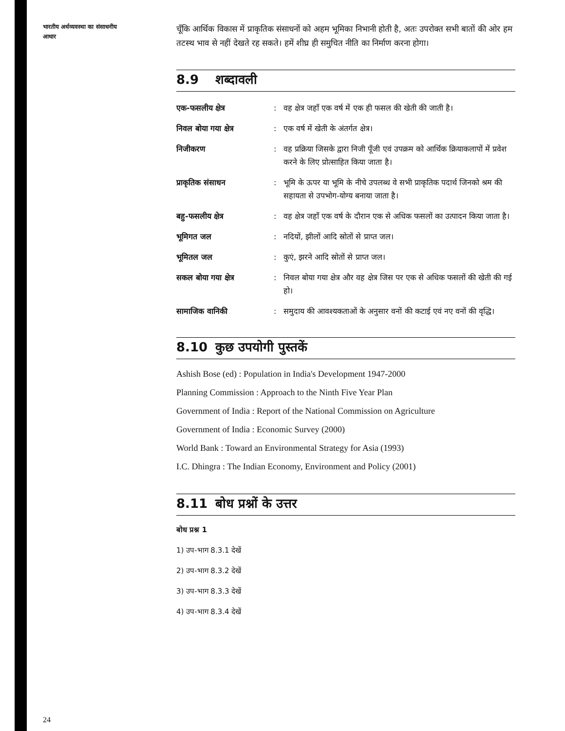भारतीय अर्थव्यवस्था का संसाधनीय आधार
चूँकि आर्थिक विकास में प्राकृतिक संसाधनों को अहम भूमिका निभानी होती है, अतः उपरोक्त सभी बातों की ओर हम तटस्थ भाव से नहीं देखते रह सकते। हमें शीघ्र ही समुचित नीति का निर्माण करना होगा।
8.9 शब्दावली
एक-फसलीय क्षेत्र: वह क्षेत्र जहाँ एक वर्ष में एक ही फसल की खेती की जाती है।
निवल बोया गया क्षेत्र: एक वर्ष में खेती के अंतर्गत क्षेत्र।
निजीकरण: वह प्रक्रिया जिसके द्वारा निजी पूँजी एवं उपक्रम को आर्थिक क्रियाकलापों में प्रवेश करने के लिए प्रोत्साहित किया जाता है।
प्राकृतिक संसाधन: भूमि के ऊपर या भूमि के नीचे उपलब्ध वे सभी प्राकृतिक पदार्थ जिनको श्रम की सहायता से उपभोग-योग्य बनाया जाता है।
बहु-फसलीय क्षेत्र: वह क्षेत्र जहाँ एक वर्ष के दौरान एक से अधिक फसलों का उत्पादन किया जाता है।
भूमिगत जल: नदियों, झीलों आदि स्रोतों से प्राप्त जल।
भूमितल जल: कुएं, झरने आदि स्रोतों से प्राप्त जल।
सकल बोया गया क्षेत्र: निवल बोया गया क्षेत्र और वह क्षेत्र जिस पर एक से अधिक फसलों की खेती की गई हो।
सामाजिक वानिकी: समुदाय की आवश्यकताओं के अनुसार वनों की कटाई एवं नए वनों की वृद्धि।
8.10 कुछ उपयोगी पुस्तकें
Ashish Bose (ed) : Population in India's Development 1947-2000
Planning Commission : Approach to the Ninth Five Year Plan
Government of India : Report of the National Commission on Agriculture
Government of India : Economic Survey (2000)
World Bank : Toward an Environmental Strategy for Asia (1993)
I.C. Dhingra : The Indian Economy, Environment and Policy (2001)
8.11 बोध प्रश्नों के उत्तर
बोध प्रश्न 1
1) उप-भाग 8.3.1 देखें
2) उप-भाग 8.3.2 देखें
3) उप-भाग 8.3.3 देखें
4) उप-भाग 8.3.4 देखें
24